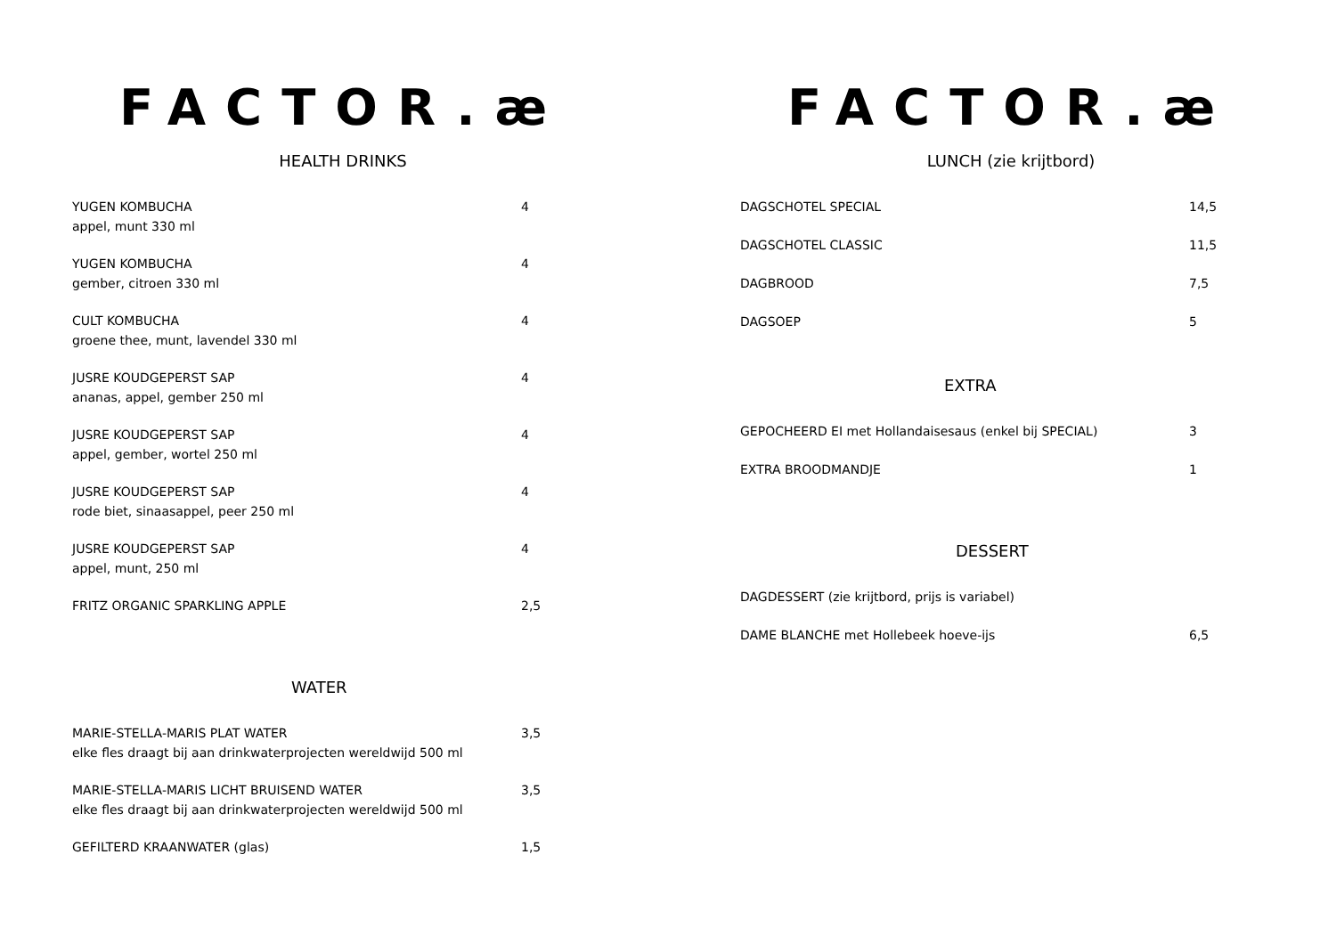FACTOR.æ
HEALTH DRINKS
YUGEN KOMBUCHA
appel, munt 330 ml
4
YUGEN KOMBUCHA
gember, citroen 330 ml
4
CULT KOMBUCHA
groene thee, munt, lavendel 330 ml
4
JUSRE KOUDGEPERST SAP
ananas, appel, gember 250 ml
4
JUSRE KOUDGEPERST SAP
appel, gember, wortel 250 ml
4
JUSRE KOUDGEPERST SAP
rode biet, sinaasappel, peer 250 ml
4
JUSRE KOUDGEPERST SAP
appel, munt, 250 ml
4
FRITZ ORGANIC SPARKLING APPLE 2,5
WATER
MARIE-STELLA-MARIS PLAT WATER
elke fles draagt bij aan drinkwaterprojecten wereldwijd 500 ml
3,5
MARIE-STELLA-MARIS LICHT BRUISEND WATER
elke fles draagt bij aan drinkwaterprojecten wereldwijd 500 ml
3,5
GEFILTERD KRAANWATER (glas) 1,5
FACTOR.æ
LUNCH (zie krijtbord)
DAGSCHOTEL SPECIAL 14,5
DAGSCHOTEL CLASSIC 11,5
DAGBROOD 7,5
DAGSOEP 5
EXTRA
GEPOCHEERD EI met Hollandaisesaus (enkel bij SPECIAL) 3
EXTRA BROODMANDJE 1
DESSERT
DAGDESSERT (zie krijtbord, prijs is variabel)
DAME BLANCHE met Hollebeek hoeve-ijs 6,5